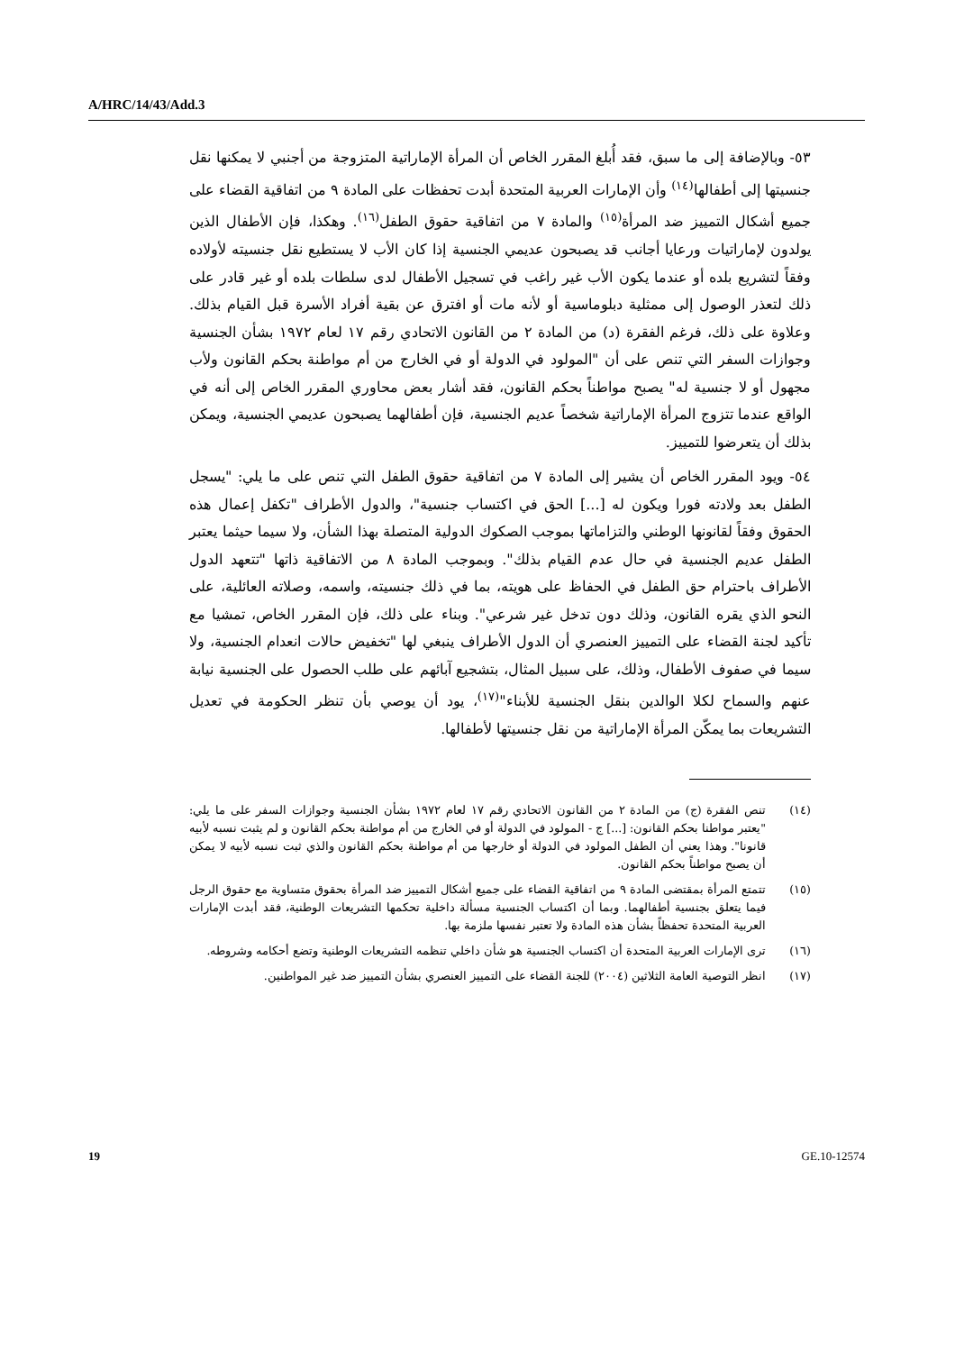A/HRC/14/43/Add.3
٥٣- وبالإضافة إلى ما سبق، فقد أُبلغ المقرر الخاص أن المرأة الإماراتية المتزوجة من أجنبي لا يمكنها نقل جنسيتها إلى أطفالها<sup>(١٤)</sup> وأن الإمارات العربية المتحدة أبدت تحفظات على المادة ٩ من اتفاقية القضاء على جميع أشكال التمييز ضد المرأة<sup>(١٥)</sup> والمادة ٧ من اتفاقية حقوق الطفل<sup>(١٦)</sup>. وهكذا، فإن الأطفال الذين يولدون لإماراتيات ورعايا أجانب قد يصبحون عديمي الجنسية إذا كان الأب لا يستطيع نقل جنسيته لأولاده وفقاً لتشريع بلده أو عندما يكون الأب غير راغب في تسجيل الأطفال لدى سلطات بلده أو غير قادر على ذلك لتعذر الوصول إلى ممثلية دبلوماسية أو لأنه مات أو افترق عن بقية أفراد الأسرة قبل القيام بذلك. وعلاوة على ذلك، فرغم الفقرة (د) من المادة ٢ من القانون الاتحادي رقم ١٧ لعام ١٩٧٢ بشأن الجنسية وجوازات السفر التي تنص على أن "المولود في الدولة أو في الخارج من أم مواطنة بحكم القانون ولأب مجهول أو لا جنسية له" يصبح مواطناً بحكم القانون، فقد أشار بعض محاوري المقرر الخاص إلى أنه في الواقع عندما تتزوج المرأة الإماراتية شخصاً عديم الجنسية، فإن أطفالهما يصبحون عديمي الجنسية، ويمكن بذلك أن يتعرضوا للتمييز.
٥٤- ويود المقرر الخاص أن يشير إلى المادة ٧ من اتفاقية حقوق الطفل التي تنص على ما يلي: "يسجل الطفل بعد ولادته فورا ويكون له [...] الحق في اكتساب جنسية"، والدول الأطراف "تكفل إعمال هذه الحقوق وفقاً لقانونها الوطني والتزاماتها بموجب الصكوك الدولية المتصلة بهذا الشأن، ولا سيما حيثما يعتبر الطفل عديم الجنسية في حال عدم القيام بذلك". وبموجب المادة ٨ من الاتفاقية ذاتها "تتعهد الدول الأطراف باحترام حق الطفل في الحفاظ على هويته، بما في ذلك جنسيته، واسمه، وصلاته العائلية، على النحو الذي يقره القانون، وذلك دون تدخل غير شرعي". وبناء على ذلك، فإن المقرر الخاص، تمشيا مع تأكيد لجنة القضاء على التمييز العنصري أن الدول الأطراف ينبغي لها "تخفيض حالات انعدام الجنسية، ولا سيما في صفوف الأطفال، وذلك، على سبيل المثال، بتشجيع آبائهم على طلب الحصول على الجنسية نيابة عنهم والسماح لكلا الوالدين بنقل الجنسية للأبناء"<sup>(١٧)</sup>، يود أن يوصي بأن تنظر الحكومة في تعديل التشريعات بما يمكّن المرأة الإماراتية من نقل جنسيتها لأطفالها.
(١٤) تنص الفقرة (ج) من المادة ٢ من القانون الاتحادي رقم ١٧ لعام ١٩٧٢ بشأن الجنسية وجوازات السفر على ما يلي: "يعتبر مواطنا بحكم القانون: [...] ج - المولود في الدولة أو في الخارج من أم مواطنة بحكم القانون و لم يثبت نسبه لأبيه قانونا". وهذا يعني أن الطفل المولود في الدولة أو خارجها من أم مواطنة بحكم القانون والذي ثبت نسبه لأبيه لا يمكن أن يصبح مواطناً بحكم القانون.
(١٥) تتمتع المرأة بمقتضى المادة ٩ من اتفاقية القضاء على جميع أشكال التمييز ضد المرأة بحقوق متساوية مع حقوق الرجل فيما يتعلق بجنسية أطفالهما. وبما أن اكتساب الجنسية مسألة داخلية تحكمها التشريعات الوطنية، فقد أبدت الإمارات العربية المتحدة تحفظاً بشأن هذه المادة ولا تعتبر نفسها ملزمة بها.
(١٦) ترى الإمارات العربية المتحدة أن اكتساب الجنسية هو شأن داخلي تنظمه التشريعات الوطنية وتضع أحكامه وشروطه.
(١٧) انظر التوصية العامة الثلاثين (٢٠٠٤) للجنة القضاء على التمييز العنصري بشأن التمييز ضد غير المواطنين.
19 GE.10-12574